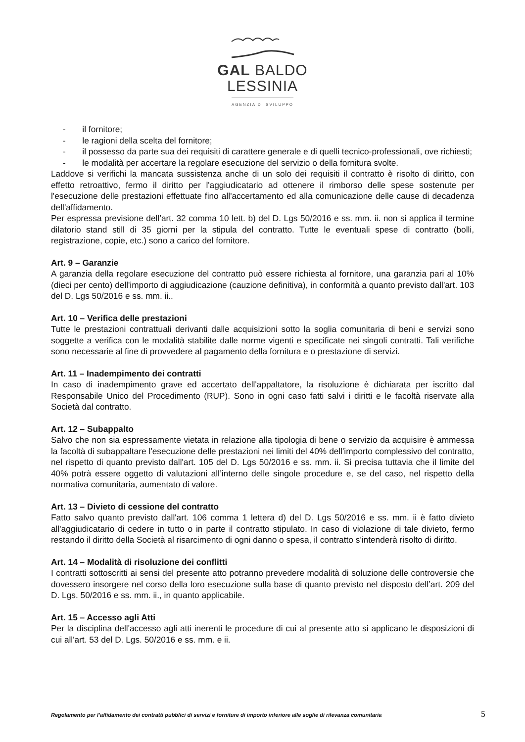GAL BALDO
LESSINIA
AGENZIA DI SVILUPPO
- il fornitore;
- le ragioni della scelta del fornitore;
- il possesso da parte sua dei requisiti di carattere generale e di quelli tecnico-professionali, ove richiesti;
- le modalità per accertare la regolare esecuzione del servizio o della fornitura svolte.
Laddove si verifichi la mancata sussistenza anche di un solo dei requisiti il contratto è risolto di diritto, con effetto retroattivo, fermo il diritto per l'aggiudicatario ad ottenere il rimborso delle spese sostenute per l'esecuzione delle prestazioni effettuate fino all'accertamento ed alla comunicazione delle cause di decadenza dell'affidamento.
Per espressa previsione dell’art. 32 comma 10 lett. b) del D. Lgs 50/2016 e ss. mm. ii. non si applica il termine dilatorio stand still di 35 giorni per la stipula del contratto. Tutte le eventuali spese di contratto (bolli, registrazione, copie, etc.) sono a carico del fornitore.
Art. 9 – Garanzie
A garanzia della regolare esecuzione del contratto può essere richiesta al fornitore, una garanzia pari al 10% (dieci per cento) dell'importo di aggiudicazione (cauzione definitiva), in conformità a quanto previsto dall'art. 103 del D. Lgs 50/2016 e ss. mm. ii..
Art. 10 – Verifica delle prestazioni
Tutte le prestazioni contrattuali derivanti dalle acquisizioni sotto la soglia comunitaria di beni e servizi sono soggette a verifica con le modalità stabilite dalle norme vigenti e specificate nei singoli contratti. Tali verifiche sono necessarie al fine di provvedere al pagamento della fornitura e o prestazione di servizi.
Art. 11 – Inadempimento dei contratti
In caso di inadempimento grave ed accertato dell'appaltatore, la risoluzione è dichiarata per iscritto dal Responsabile Unico del Procedimento (RUP). Sono in ogni caso fatti salvi i diritti e le facoltà riservate alla Società dal contratto.
Art. 12 – Subappalto
Salvo che non sia espressamente vietata in relazione alla tipologia di bene o servizio da acquisire è ammessa la facoltà di subappaltare l'esecuzione delle prestazioni nei limiti del 40% dell'importo complessivo del contratto, nel rispetto di quanto previsto dall'art. 105 del D. Lgs 50/2016 e ss. mm. ii. Si precisa tuttavia che il limite del 40% potrà essere oggetto di valutazioni all’interno delle singole procedure e, se del caso, nel rispetto della normativa comunitaria, aumentato di valore.
Art. 13 – Divieto di cessione del contratto
Fatto salvo quanto previsto dall'art. 106 comma 1 lettera d) del D. Lgs 50/2016 e ss. mm. ii è fatto divieto all'aggiudicatario di cedere in tutto o in parte il contratto stipulato. In caso di violazione di tale divieto, fermo restando il diritto della Società al risarcimento di ogni danno o spesa, il contratto s'intenderà risolto di diritto.
Art. 14 – Modalità di risoluzione dei conflitti
I contratti sottoscritti ai sensi del presente atto potranno prevedere modalità di soluzione delle controversie che dovessero insorgere nel corso della loro esecuzione sulla base di quanto previsto nel disposto dell’art. 209 del D. Lgs. 50/2016 e ss. mm. ii., in quanto applicabile.
Art. 15 – Accesso agli Atti
Per la disciplina dell'accesso agli atti inerenti le procedure di cui al presente atto si applicano le disposizioni di cui all'art. 53 del D. Lgs. 50/2016 e ss. mm. e ii.
Regolamento per l’affidamento dei contratti pubblici di servizi e forniture di importo inferiore alle soglie di rilevanza comunitaria 5